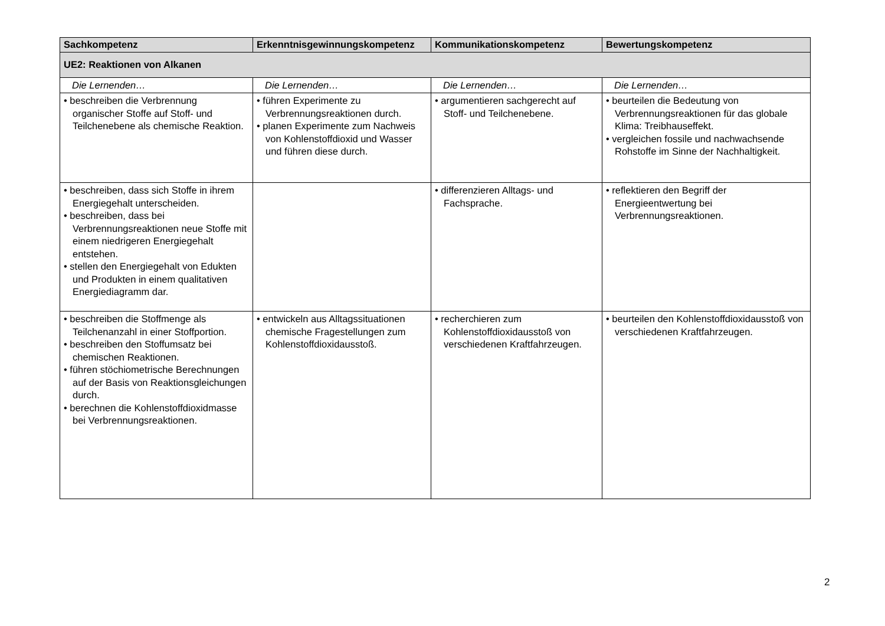| Sachkompetenz | Erkenntnisgewinnungskompetenz | Kommunikationskompetenz | Bewertungskompetenz |
| --- | --- | --- | --- |
| UE2: Reaktionen von Alkanen | | | |
| Die Lernenden… | Die Lernenden… | Die Lernenden… | Die Lernenden… |
| • beschreiben die Verbrennung organischer Stoffe auf Stoff- und Teilchenebene als chemische Reaktion. | • führen Experimente zu Verbrennungsreaktionen durch. • planen Experimente zum Nachweis von Kohlenstoffdioxid und Wasser und führen diese durch. | • argumentieren sachgerecht auf Stoff- und Teilchenebene. | • beurteilen die Bedeutung von Verbrennungsreaktionen für das globale Klima: Treibhauseffekt. • vergleichen fossile und nachwachsende Rohstoffe im Sinne der Nachhaltigkeit. |
| • beschreiben, dass sich Stoffe in ihrem Energiegehalt unterscheiden. • beschreiben, dass bei Verbrennungsreaktionen neue Stoffe mit einem niedrigeren Energiegehalt entstehen. • stellen den Energiegehalt von Edukten und Produkten in einem qualitativen Energiediagramm dar. | | • differenzieren Alltags- und Fachsprache. | • reflektieren den Begriff der Energieentwertung bei Verbrennungsreaktionen. |
| • beschreiben die Stoffmenge als Teilchenanzahl in einer Stoffportion. • beschreiben den Stoffumsatz bei chemischen Reaktionen. • führen stöchiometrische Berechnungen auf der Basis von Reaktionsgleichungen durch. • berechnen die Kohlenstoffdioxidmasse bei Verbrennungsreaktionen. | • entwickeln aus Alltagssituationen chemische Fragestellungen zum Kohlenstoffdioxidausstoß. | • recherchieren zum Kohlenstoffdioxidausstoß von verschiedenen Kraftfahrzeugen. | • beurteilen den Kohlenstoffdioxidausstoß von verschiedenen Kraftfahrzeugen. |
2